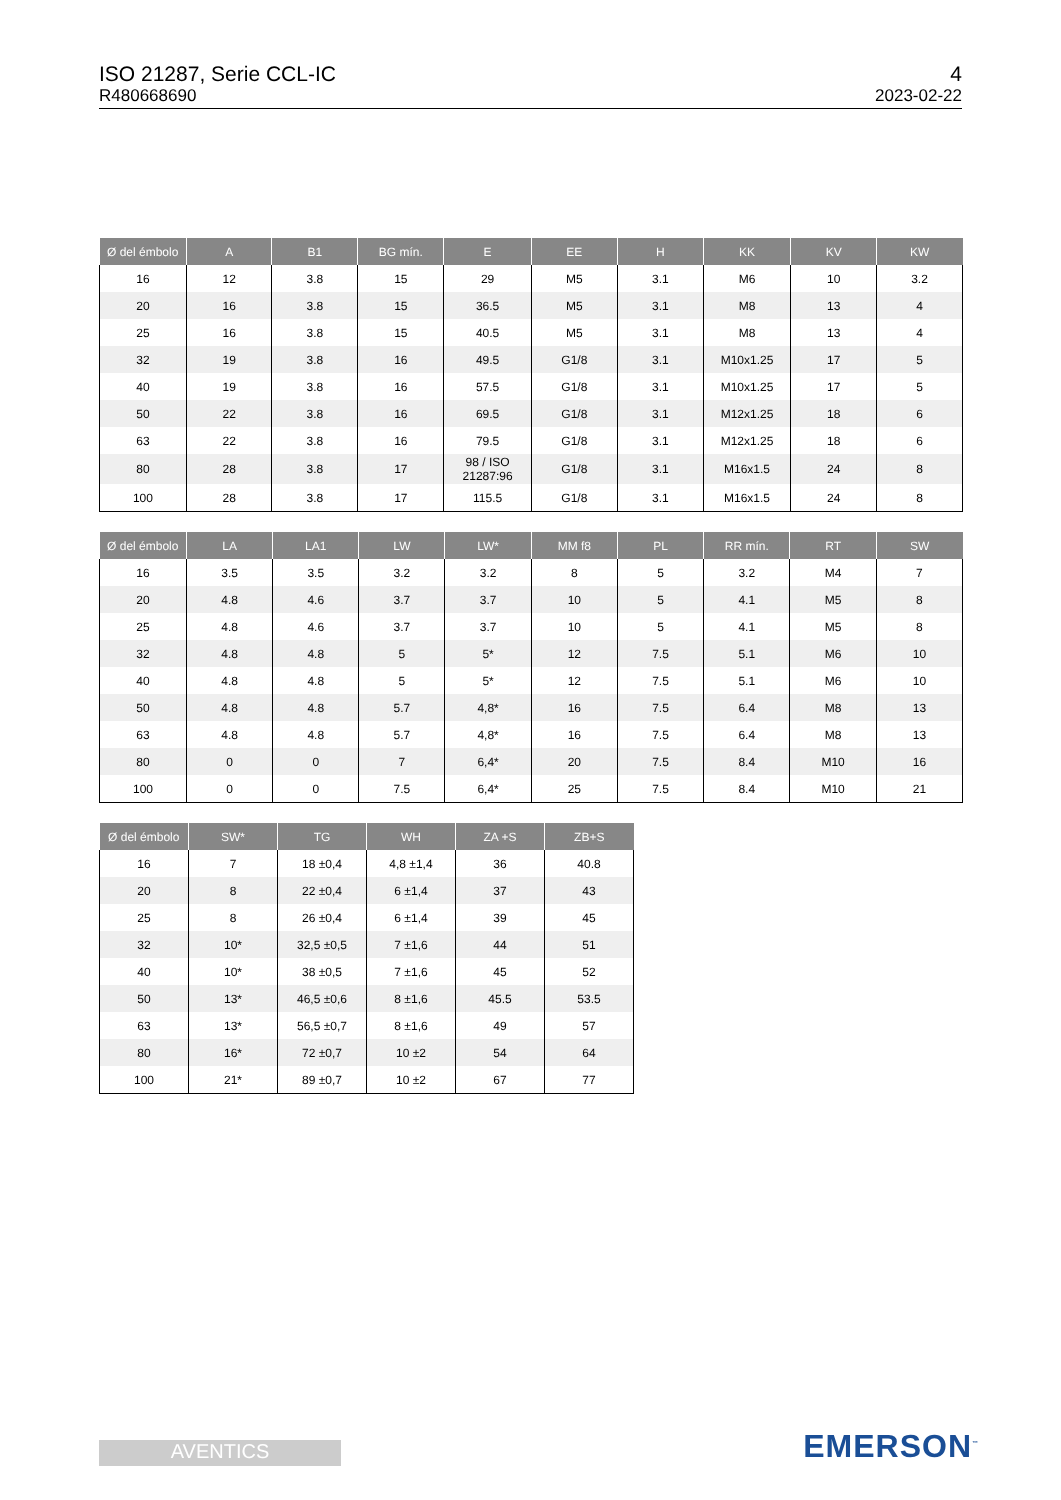ISO 21287, Serie CCL-IC
R480668690
4
2023-02-22
| Ø del émbolo | A | B1 | BG mín. | E | EE | H | KK | KV | KW |
| --- | --- | --- | --- | --- | --- | --- | --- | --- | --- |
| 16 | 12 | 3.8 | 15 | 29 | M5 | 3.1 | M6 | 10 | 3.2 |
| 20 | 16 | 3.8 | 15 | 36.5 | M5 | 3.1 | M8 | 13 | 4 |
| 25 | 16 | 3.8 | 15 | 40.5 | M5 | 3.1 | M8 | 13 | 4 |
| 32 | 19 | 3.8 | 16 | 49.5 | G1/8 | 3.1 | M10x1.25 | 17 | 5 |
| 40 | 19 | 3.8 | 16 | 57.5 | G1/8 | 3.1 | M10x1.25 | 17 | 5 |
| 50 | 22 | 3.8 | 16 | 69.5 | G1/8 | 3.1 | M12x1.25 | 18 | 6 |
| 63 | 22 | 3.8 | 16 | 79.5 | G1/8 | 3.1 | M12x1.25 | 18 | 6 |
| 80 | 28 | 3.8 | 17 | 98 / ISO 21287:96 | G1/8 | 3.1 | M16x1.5 | 24 | 8 |
| 100 | 28 | 3.8 | 17 | 115.5 | G1/8 | 3.1 | M16x1.5 | 24 | 8 |
| Ø del émbolo | LA | LA1 | LW | LW* | MM f8 | PL | RR mín. | RT | SW |
| --- | --- | --- | --- | --- | --- | --- | --- | --- | --- |
| 16 | 3.5 | 3.5 | 3.2 | 3.2 | 8 | 5 | 3.2 | M4 | 7 |
| 20 | 4.8 | 4.6 | 3.7 | 3.7 | 10 | 5 | 4.1 | M5 | 8 |
| 25 | 4.8 | 4.6 | 3.7 | 3.7 | 10 | 5 | 4.1 | M5 | 8 |
| 32 | 4.8 | 4.8 | 5 | 5* | 12 | 7.5 | 5.1 | M6 | 10 |
| 40 | 4.8 | 4.8 | 5 | 5* | 12 | 7.5 | 5.1 | M6 | 10 |
| 50 | 4.8 | 4.8 | 5.7 | 4,8* | 16 | 7.5 | 6.4 | M8 | 13 |
| 63 | 4.8 | 4.8 | 5.7 | 4,8* | 16 | 7.5 | 6.4 | M8 | 13 |
| 80 | 0 | 0 | 7 | 6,4* | 20 | 7.5 | 8.4 | M10 | 16 |
| 100 | 0 | 0 | 7.5 | 6,4* | 25 | 7.5 | 8.4 | M10 | 21 |
| Ø del émbolo | SW* | TG | WH | ZA +S | ZB+S |
| --- | --- | --- | --- | --- | --- |
| 16 | 7 | 18 ±0,4 | 4,8 ±1,4 | 36 | 40.8 |
| 20 | 8 | 22 ±0,4 | 6 ±1,4 | 37 | 43 |
| 25 | 8 | 26 ±0,4 | 6 ±1,4 | 39 | 45 |
| 32 | 10* | 32,5 ±0,5 | 7 ±1,6 | 44 | 51 |
| 40 | 10* | 38 ±0,5 | 7 ±1,6 | 45 | 52 |
| 50 | 13* | 46,5 ±0,6 | 8 ±1,6 | 45.5 | 53.5 |
| 63 | 13* | 56,5 ±0,7 | 8 ±1,6 | 49 | 57 |
| 80 | 16* | 72 ±0,7 | 10 ±2 | 54 | 64 |
| 100 | 21* | 89 ±0,7 | 10 ±2 | 67 | 77 |
AVENTICS EMERSON<sup>™</sup>